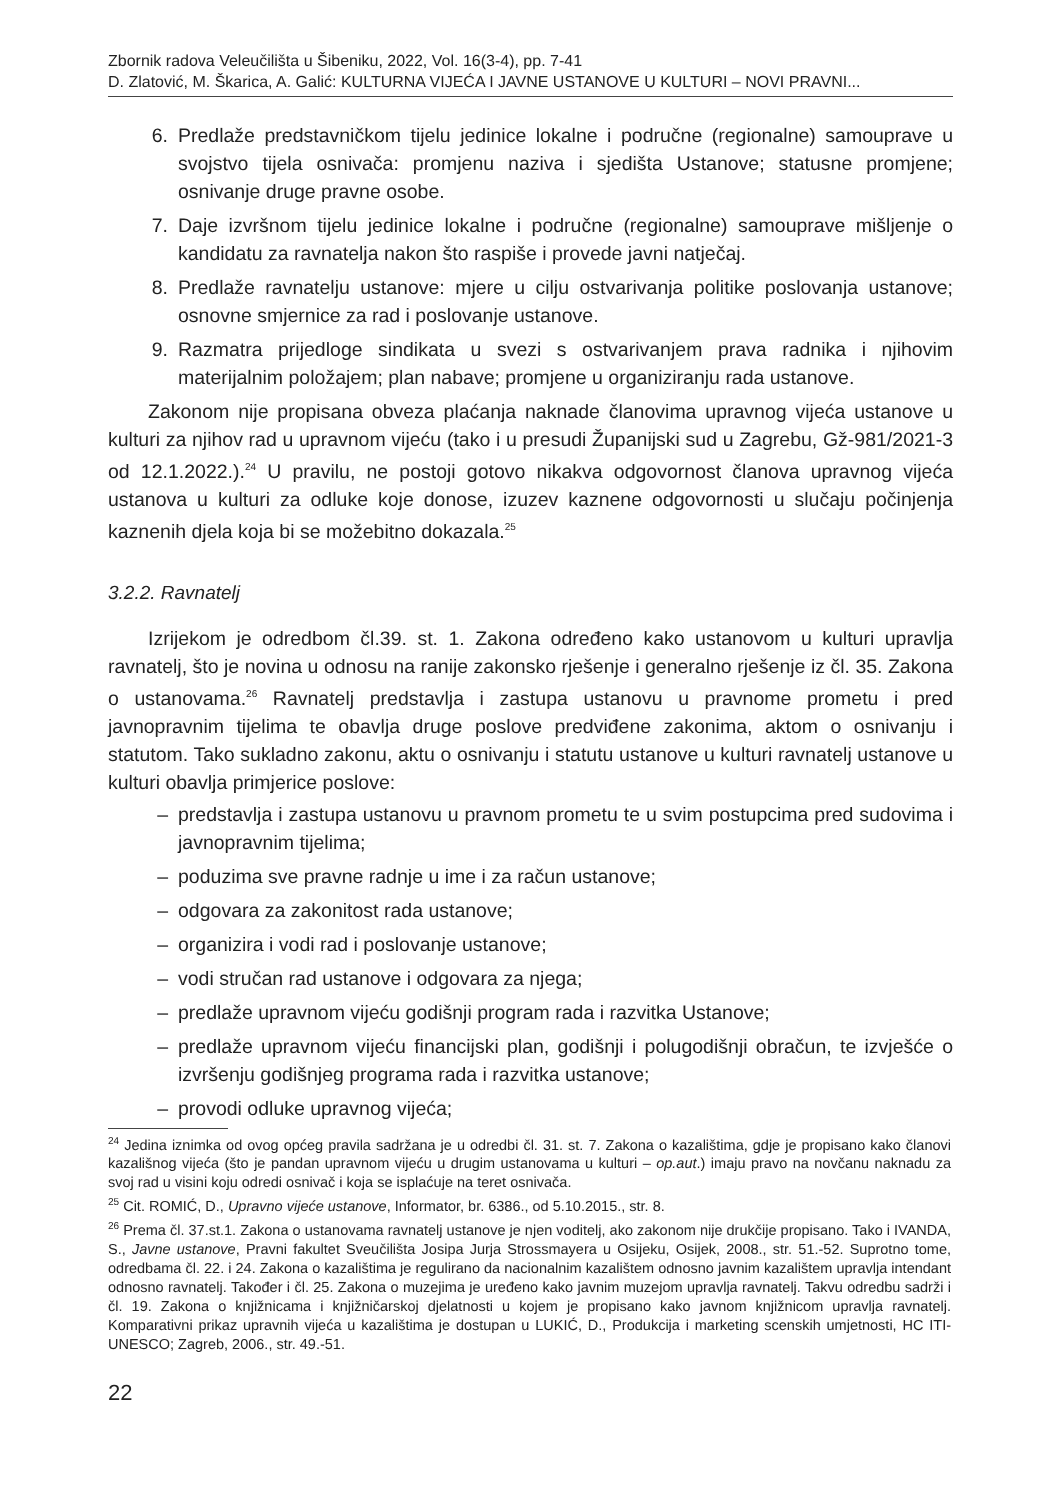Zbornik radova Veleučilišta u Šibeniku, 2022, Vol. 16(3-4), pp. 7-41
D. Zlatović, M. Škarica, A. Galić: KULTURNA VIJEĆA I JAVNE USTANOVE U KULTURI – NOVI PRAVNI...
6. Predlaže predstavničkom tijelu jedinice lokalne i područne (regionalne) samouprave u svojstvo tijela osnivača: promjenu naziva i sjedišta Ustanove; statusne promjene; osnivanje druge pravne osobe.
7. Daje izvršnom tijelu jedinice lokalne i područne (regionalne) samouprave mišljenje o kandidatu za ravnatelja nakon što raspiše i provede javni natječaj.
8. Predlaže ravnatelju ustanove: mjere u cilju ostvarivanja politike poslovanja ustanove; osnovne smjernice za rad i poslovanje ustanove.
9. Razmatra prijedloge sindikata u svezi s ostvarivanjem prava radnika i njihovim materijalnim položajem; plan nabave; promjene u organiziranju rada ustanove.
Zakonom nije propisana obveza plaćanja naknade članovima upravnog vijeća ustanove u kulturi za njihov rad u upravnom vijeću (tako i u presudi Županijski sud u Zagrebu, Gž-981/2021-3 od 12.1.2022.).<sup>24</sup> U pravilu, ne postoji gotovo nikakva odgovornost članova upravnog vijeća ustanova u kulturi za odluke koje donose, izuzev kaznene odgovornosti u slučaju počinjenja kaznenih djela koja bi se možebitno dokazala.<sup>25</sup>
3.2.2. Ravnatelj
Izrijekom je odredbom čl.39. st. 1. Zakona određeno kako ustanovom u kulturi upravlja ravnatelj, što je novina u odnosu na ranije zakonsko rješenje i generalno rješenje iz čl. 35. Zakona o ustanovama.<sup>26</sup> Ravnatelj predstavlja i zastupa ustanovu u pravnome prometu i pred javnopravnim tijelima te obavlja druge poslove predviđene zakonima, aktom o osnivanju i statutom. Tako sukladno zakonu, aktu o osnivanju i statutu ustanove u kulturi ravnatelj ustanove u kulturi obavlja primjerice poslove:
– predstavlja i zastupa ustanovu u pravnom prometu te u svim postupcima pred sudovima i javnopravnim tijelima;
– poduzima sve pravne radnje u ime i za račun ustanove;
– odgovara za zakonitost rada ustanove;
– organizira i vodi rad i poslovanje ustanove;
– vodi stručan rad ustanove i odgovara za njega;
– predlaže upravnom vijeću godišnji program rada i razvitka Ustanove;
– predlaže upravnom vijeću financijski plan, godišnji i polugodišnji obračun, te izvješće o izvršenju godišnjeg programa rada i razvitka ustanove;
– provodi odluke upravnog vijeća;
<sup>24</sup> Jedina iznimka od ovog općeg pravila sadržana je u odredbi čl. 31. st. 7. Zakona o kazalištima, gdje je propisano kako članovi kazališnog vijeća (što je pandan upravnom vijeću u drugim ustanovama u kulturi – op.aut.) imaju pravo na novčanu naknadu za svoj rad u visini koju odredi osnivač i koja se isplaćuje na teret osnivača.
<sup>25</sup> Cit. ROMIĆ, D., Upravno vijeće ustanove, Informator, br. 6386., od 5.10.2015., str. 8.
<sup>26</sup> Prema čl. 37.st.1. Zakona o ustanovama ravnatelj ustanove je njen voditelj, ako zakonom nije drukčije propisano. Tako i IVANDA, S., Javne ustanove, Pravni fakultet Sveučilišta Josipa Jurja Strossmayera u Osijeku, Osijek, 2008., str. 51.-52. Suprotno tome, odredbama čl. 22. i 24. Zakona o kazalištima je regulirano da nacionalnim kazalištem odnosno javnim kazalištem upravlja intendant odnosno ravnatelj. Također i čl. 25. Zakona o muzejima je uređeno kako javnim muzejom upravlja ravnatelj. Takvu odredbu sadrži i čl. 19. Zakona o knjižnicama i knjižničarskoj djelatnosti u kojem je propisano kako javnom knjižnicom upravlja ravnatelj. Komparativni prikaz upravnih vijeća u kazalištima je dostupan u LUKIĆ, D., Produkcija i marketing scenskih umjetnosti, HC ITI-UNESCO; Zagreb, 2006., str. 49.-51.
22